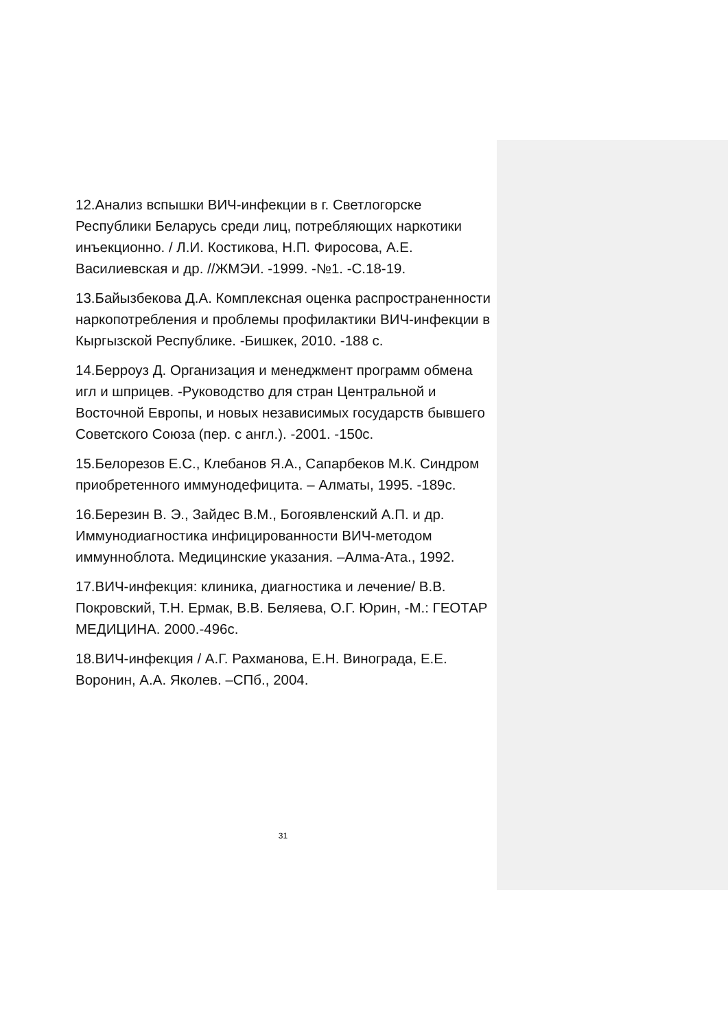12.Анализ вспышки ВИЧ-инфекции в г. Светлогорске Республики Беларусь среди лиц, потребляющих наркотики инъекционно. / Л.И. Костикова, Н.П. Фиросова, А.Е. Василиевская и др. //ЖМЭИ. -1999. -№1. -С.18-19.
13.Байызбекова Д.А. Комплексная оценка распространенности наркопотребления и проблемы профилактики ВИЧ-инфекции в Кыргызской Республике. -Бишкек, 2010. -188 с.
14.Берроуз Д. Организация и менеджмент программ обмена игл и шприцев. -Руководство для стран Центральной и Восточной Европы, и новых независимых государств бывшего Советского Союза (пер. с англ.). -2001. -150с.
15.Белорезов Е.С., Клебанов Я.А., Сапарбеков М.К. Синдром приобретенного иммунодефицита. – Алматы, 1995. -189с.
16.Березин В. Э., Зайдес В.М., Богоявленский А.П. и др. Иммунодиагностика инфицированности ВИЧ-методом иммунноблота. Медицинские указания. –Алма-Ата., 1992.
17.ВИЧ-инфекция: клиника, диагностика и лечение/ В.В. Покровский, Т.Н. Ермак, В.В. Беляева, О.Г. Юрин, -М.: ГЕОТАР МЕДИЦИНА. 2000.-496с.
18.ВИЧ-инфекция / А.Г. Рахманова, Е.Н. Винограда, Е.Е. Воронин, А.А. Яколев. –СПб., 2004.
31